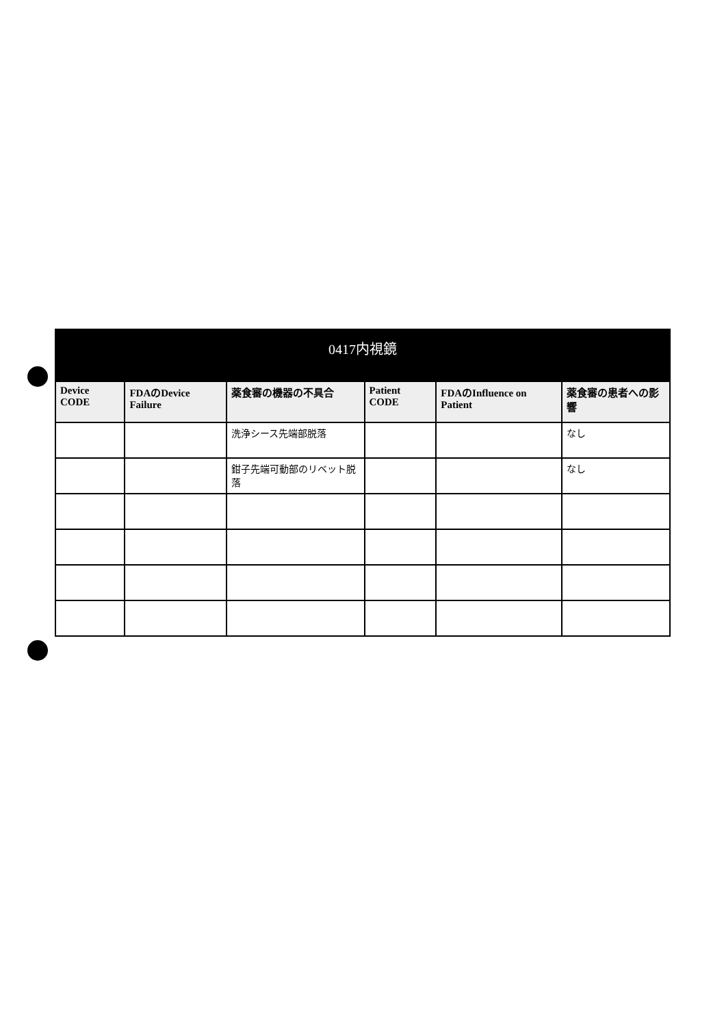| 0417内視鏡 | | | | | |
| --- | --- | --- | --- | --- | --- |
| Device CODE | FDAのDevice Failure | 薬食審の機器の不具合 | Patient CODE | FDAのInfluence on Patient | 薬食審の患者への影響 |
| | | 洗浄シース先端部脱落 | | | なし |
| | | 鉗子先端可動部のリベット脱落 | | | なし |